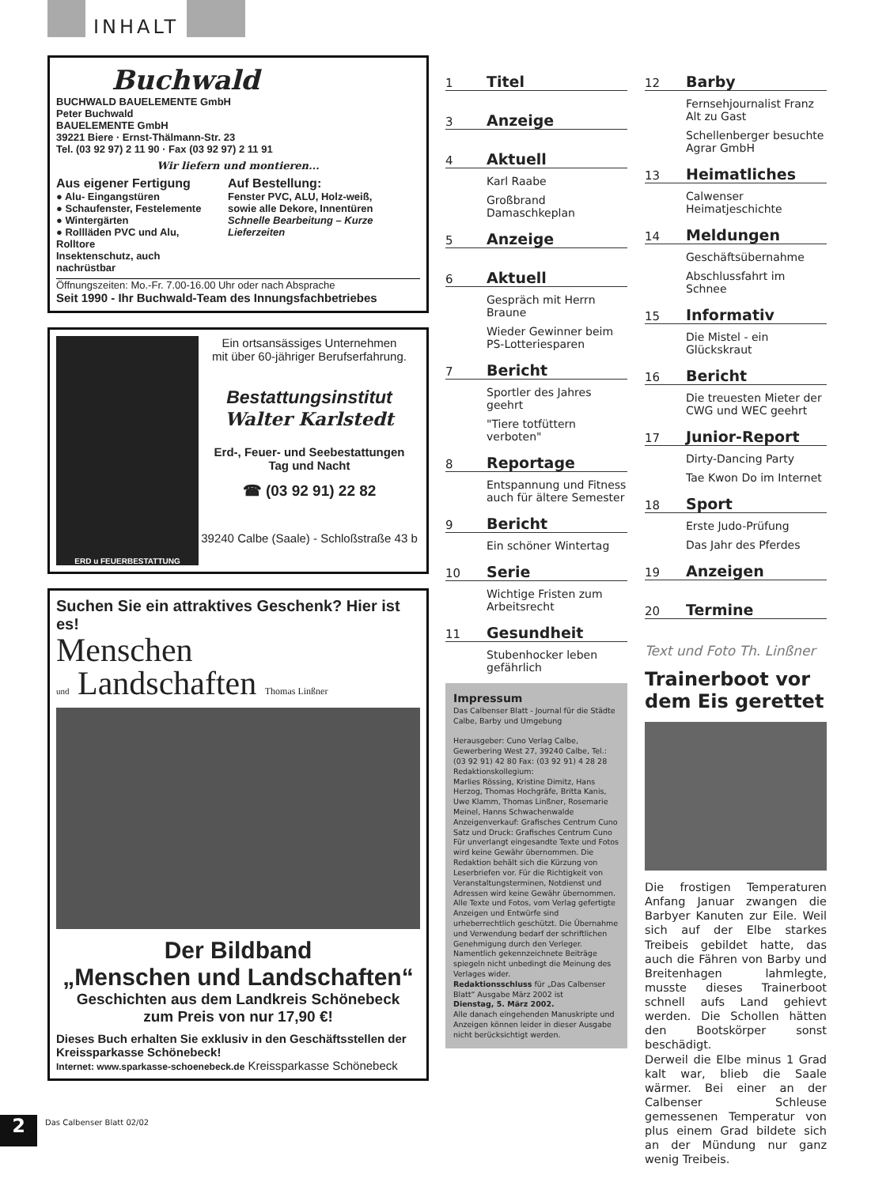INHALT
Buchwald
BUCHWALD BAUELEMENTE GmbH
Peter Buchwald
BAUELEMENTE GmbH
39221 Biere · Ernst-Thälmann-Str. 23
Tel. (03 92 97) 2 11 90 · Fax (03 92 97) 2 11 91
Wir liefern und montieren...
Aus eigener Fertigung
● Alu- Eingangstüren
● Schaufenster, Festelemente
● Wintergärten
● Rollläden PVC und Alu, Rolltore
Insektenschutz, auch nachrüstbar
Auf Bestellung:
Fenster PVC, ALU, Holz-weiß,
sowie alle Dekore, Innentüren
Schnelle Bearbeitung – Kurze Lieferzeiten
Öffnungszeiten: Mo.-Fr. 7.00-16.00 Uhr oder nach Absprache
Seit 1990 - Ihr Buchwald-Team des Innungsfachbetriebes
ERD u FEUERBESTATTUNG
Ein ortsansässiges Unternehmen
mit über 60-jähriger Berufserfahrung.
Bestattungsinstitut
Walter Karlstedt
Erd-, Feuer- und Seebestattungen
Tag und Nacht
☎ (03 92 91) 22 82
39240 Calbe (Saale) - Schloßstraße 43 b
Suchen Sie ein attraktives Geschenk? Hier ist es!
Menschen
und Landschaften Thomas Linßner
Der Bildband
„Menschen und Landschaften“
Geschichten aus dem Landkreis Schönebeck
zum Preis von nur 17,90 €!
Dieses Buch erhalten Sie exklusiv in den Geschäftsstellen der Kreissparkasse Schönebeck!
Internet: www.sparkasse-schoenebeck.de Kreissparkasse Schönebeck
1 Titel
3 Anzeige
4 Aktuell
Karl Raabe
Großbrand Damaschkeplan
5 Anzeige
6 Aktuell
Gespräch mit Herrn Braune
Wieder Gewinner beim PS-Lotteriesparen
7 Bericht
Sportler des Jahres geehrt
"Tiere totfüttern verboten"
8 Reportage
Entspannung und Fitness auch für ältere Semester
9 Bericht
Ein schöner Wintertag
10 Serie
Wichtige Fristen zum Arbeitsrecht
11 Gesundheit
Stubenhocker leben gefährlich
Impressum
Das Calbenser Blatt - Journal für die Städte Calbe, Barby und Umgebung
Herausgeber: Cuno Verlag Calbe, Gewerbering West 27, 39240 Calbe, Tel.: (03 92 91) 42 80 Fax: (03 92 91) 4 28 28
Redaktionskollegium:
Marlies Rössing, Kristine Dimitz, Hans Herzog, Thomas Hochgräfe, Britta Kanis, Uwe Klamm, Thomas Linßner, Rosemarie Meinel, Hanns Schwachenwalde
Anzeigenverkauf: Grafisches Centrum Cuno
Satz und Druck: Grafisches Centrum Cuno
Für unverlangt eingesandte Texte und Fotos wird keine Gewähr übernommen. Die Redaktion behält sich die Kürzung von Leserbriefen vor. Für die Richtigkeit von Veranstaltungsterminen, Notdienst und Adressen wird keine Gewähr übernommen.
Alle Texte und Fotos, vom Verlag gefertigte Anzeigen und Entwürfe sind urheberrechtlich geschützt. Die Übernahme und Verwendung bedarf der schriftlichen Genehmigung durch den Verleger.
Namentlich gekennzeichnete Beiträge spiegeln nicht unbedingt die Meinung des Verlages wider.
Redaktionsschluss für „Das Calbenser Blatt“ Ausgabe März 2002 ist
Dienstag, 5. März 2002.
Alle danach eingehenden Manuskripte und Anzeigen können leider in dieser Ausgabe nicht berücksichtigt werden.
12 Barby
Fernsehjournalist Franz Alt zu Gast
Schellenberger besuchte Agrar GmbH
13 Heimatliches
Calwenser Heimatjeschichte
14 Meldungen
Geschäftsübernahme
Abschlussfahrt im Schnee
15 Informativ
Die Mistel - ein Glückskraut
16 Bericht
Die treuesten Mieter der CWG und WEC geehrt
17 Junior-Report
Dirty-Dancing Party
Tae Kwon Do im Internet
18 Sport
Erste Judo-Prüfung
Das Jahr des Pferdes
19 Anzeigen
20 Termine
Text und Foto Th. Linßner
Trainerboot vor dem Eis gerettet
Die frostigen Temperaturen Anfang Januar zwangen die Barbyer Kanuten zur Eile. Weil sich auf der Elbe starkes Treibeis gebildet hatte, das auch die Fähren von Barby und Breitenhagen lahmlegte, musste dieses Trainerboot schnell aufs Land gehievt werden. Die Schollen hätten den Bootskörper sonst beschädigt.
Derweil die Elbe minus 1 Grad kalt war, blieb die Saale wärmer. Bei einer an der Calbenser Schleuse gemessenen Temperatur von plus einem Grad bildete sich an der Mündung nur ganz wenig Treibeis.
Das Calbenser Blatt 02/02
2